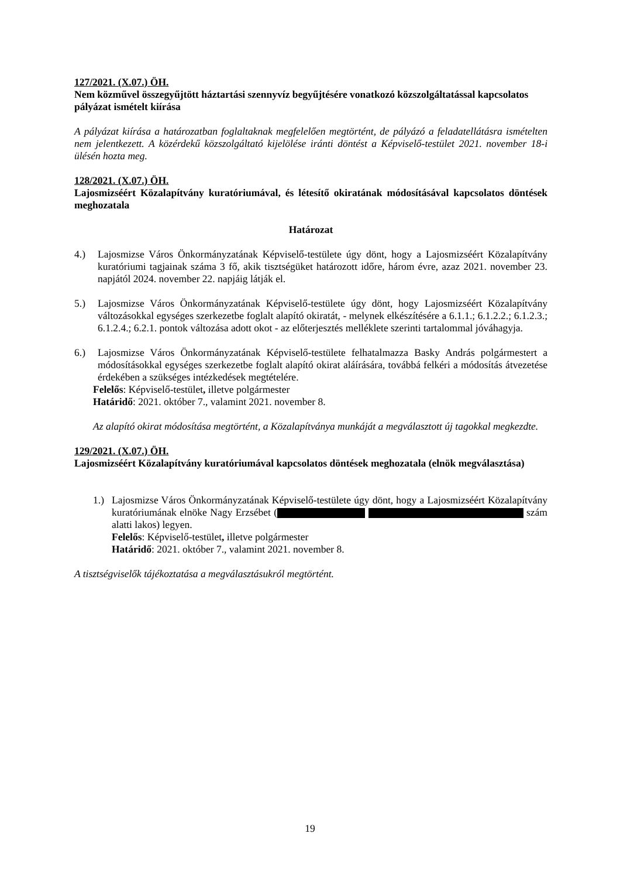127/2021. (X.07.) ÖH.
Nem közművel összegyűjtött háztartási szennyvíz begyűjtésére vonatkozó közszolgáltatással kapcsolatos pályázat ismételt kiírása
A pályázat kiírása a határozatban foglaltaknak megfelelően megtörtént, de pályázó a feladatellátásra ismételten nem jelentkezett. A közérdekű közszolgáltató kijelölése iránti döntést a Képviselő-testület 2021. november 18-i ülésén hozta meg.
128/2021. (X.07.) ÖH.
Lajosmizséért Közalapítvány kuratóriumával, és létesítő okiratának módosításával kapcsolatos döntések meghozatala
Határozat
4.) Lajosmizse Város Önkormányzatának Képviselő-testülete úgy dönt, hogy a Lajosmizséért Közalapítvány kuratóriumi tagjainak száma 3 fő, akik tisztségüket határozott időre, három évre, azaz 2021. november 23. napjától 2024. november 22. napjáig látják el.
5.) Lajosmizse Város Önkormányzatának Képviselő-testülete úgy dönt, hogy Lajosmizséért Közalapítvány változásokkal egységes szerkezetbe foglalt alapító okiratát, - melynek elkészítésére a 6.1.1.; 6.1.2.2.; 6.1.2.3.; 6.1.2.4.; 6.2.1. pontok változása adott okot - az előterjesztés melléklete szerinti tartalommal jóváhagyja.
6.) Lajosmizse Város Önkormányzatának Képviselő-testülete felhatalmazza Basky András polgármestert a módosításokkal egységes szerkezetbe foglalt alapító okirat aláírására, továbbá felkéri a módosítás átvezetése érdekében a szükséges intézkedések megtételére.
Felelős: Képviselő-testület, illetve polgármester
Határidő: 2021. október 7., valamint 2021. november 8.
Az alapító okirat módosítása megtörtént, a Közalapítványa munkáját a megválasztott új tagokkal megkezdte.
129/2021. (X.07.) ÖH.
Lajosmizséért Közalapítvány kuratóriumával kapcsolatos döntések meghozatala (elnök megválasztása)
1.) Lajosmizse Város Önkormányzatának Képviselő-testülete úgy dönt, hogy a Lajosmizséért Közalapítvány kuratóriumának elnöke Nagy Erzsébet ( szám alatti lakos) legyen.
Felelős: Képviselő-testület, illetve polgármester
Határidő: 2021. október 7., valamint 2021. november 8.
A tisztségviselők tájékoztatása a megválasztásukról megtörtént.
19